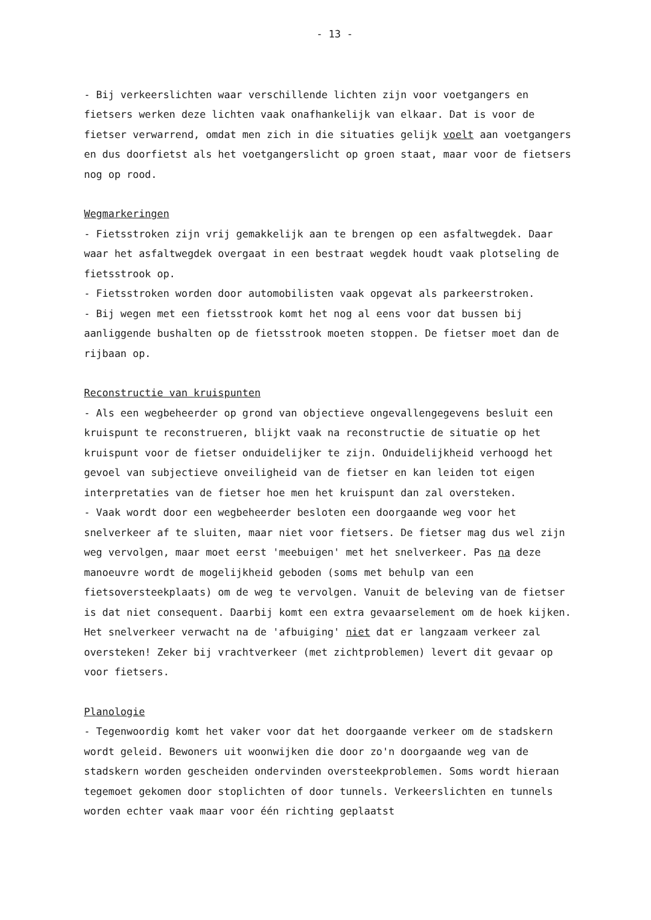- 13 -
- Bij verkeerslichten waar verschillende lichten zijn voor voetgangers en fietsers werken deze lichten vaak onafhankelijk van elkaar. Dat is voor de fietser verwarrend, omdat men zich in die situaties gelijk voelt aan voetgangers en dus doorfietst als het voetgangerslicht op groen staat, maar voor de fietsers nog op rood.
Wegmarkeringen
- Fietsstroken zijn vrij gemakkelijk aan te brengen op een asfaltwegdek. Daar waar het asfaltwegdek overgaat in een bestraat wegdek houdt vaak plotseling de fietsstrook op.
- Fietsstroken worden door automobilisten vaak opgevat als parkeerstroken.
- Bij wegen met een fietsstrook komt het nog al eens voor dat bussen bij aanliggende bushalten op de fietsstrook moeten stoppen. De fietser moet dan de rijbaan op.
Reconstructie van kruispunten
- Als een wegbeheerder op grond van objectieve ongevallengegevens besluit een kruispunt te reconstrueren, blijkt vaak na reconstructie de situatie op het kruispunt voor de fietser onduidelijker te zijn. Onduidelijkheid verhoogd het gevoel van subjectieve onveiligheid van de fietser en kan leiden tot eigen interpretaties van de fietser hoe men het kruispunt dan zal oversteken.
- Vaak wordt door een wegbeheerder besloten een doorgaande weg voor het snelverkeer af te sluiten, maar niet voor fietsers. De fietser mag dus wel zijn weg vervolgen, maar moet eerst 'meebuigen' met het snelverkeer. Pas na deze manoeuvre wordt de mogelijkheid geboden (soms met behulp van een fietsoversteekplaats) om de weg te vervolgen. Vanuit de beleving van de fietser is dat niet consequent. Daarbij komt een extra gevaarselement om de hoek kijken. Het snelverkeer verwacht na de 'afbuiging' niet dat er langzaam verkeer zal oversteken! Zeker bij vrachtverkeer (met zichtproblemen) levert dit gevaar op voor fietsers.
Planologie
- Tegenwoordig komt het vaker voor dat het doorgaande verkeer om de stadskern wordt geleid. Bewoners uit woonwijken die door zo'n doorgaande weg van de stadskern worden gescheiden ondervinden oversteekproblemen. Soms wordt hieraan tegemoet gekomen door stoplichten of door tunnels. Verkeerslichten en tunnels worden echter vaak maar voor één richting geplaatst